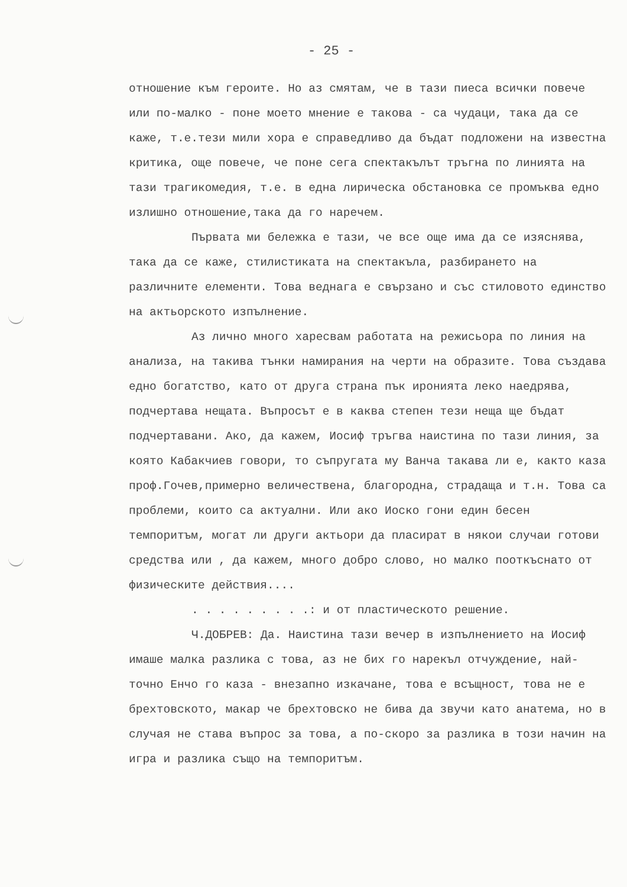- 25 -
отношение към героите. Но аз смятам, че в тази пиеса всички повече или по-малко - поне моето мнение е такова - са чудаци, така да се каже, т.е.тези мили хора е справедливо да бъдат подложени на известна критика, още повече, че поне сега спектакълът тръгна по линията на тази трагикомедия, т.е. в една лирическа обстановка се промъква едно излишно отношение,така да го наречем.
Първата ми бележка е тази, че все още има да се изяснява, така да се каже, стилистиката на спектакъла, разбирането на различните елементи. Това веднага е свързано и със стиловото единство на актьорското изпълнение.
Аз лично много харесвам работата на режисьора по линия на анализа, на такива тънки намирания на черти на образите. Това създава едно богатство, като от друга страна пък иронията леко наедрява, подчертава нещата. Въпросът е в каква степен тези неща ще бъдат подчертавани. Ако, да кажем, Иосиф тръгва наистина по тази линия, за която Кабакчиев говори, то съпругата му Ванча такава ли е, както каза проф.Гочев,примерно величествена, благородна, страдаща и т.н. Това са проблеми, които са актуални. Или ако Иоско гони един бесен темпоритъм, могат ли други актьори да пласират в някои случаи готови средства или , да кажем, много добро слово, но малко пооткъснато от физическите действия....
. . . . . . . . .: и от пластическото решение.
Ч.ДОБРЕВ: Да. Наистина тази вечер в изпълнението на Иосиф имаше малка разлика с това, аз не бих го нарекъл отчуждение, най-точно Енчо го каза - внезапно изкачане, това е всъщност, това не е брехтовското, макар че брехтовско не бива да звучи като анатема, но в случая не става въпрос за това, а по-скоро за разлика в този начин на игра и разлика също на темпоритъм.